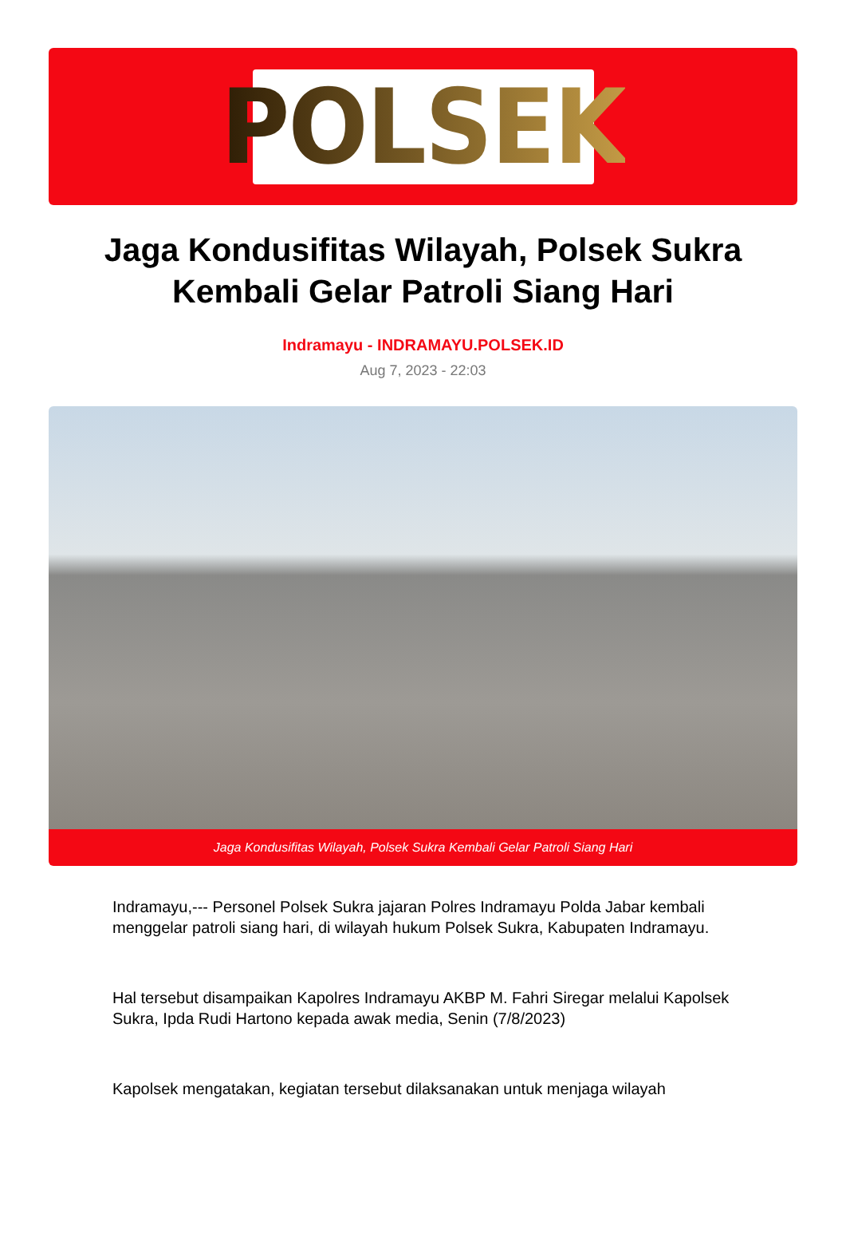POLSEK
Jaga Kondusifitas Wilayah, Polsek Sukra Kembali Gelar Patroli Siang Hari
Indramayu - INDRAMAYU.POLSEK.ID
Aug 7, 2023 - 22:03
Jaga Kondusifitas Wilayah, Polsek Sukra Kembali Gelar Patroli Siang Hari
Indramayu,--- Personel Polsek Sukra jajaran Polres Indramayu Polda Jabar kembali menggelar patroli siang hari, di wilayah hukum Polsek Sukra, Kabupaten Indramayu.
Hal tersebut disampaikan Kapolres Indramayu AKBP M. Fahri Siregar melalui Kapolsek Sukra, Ipda Rudi Hartono kepada awak media, Senin (7/8/2023)
Kapolsek mengatakan, kegiatan tersebut dilaksanakan untuk menjaga wilayah